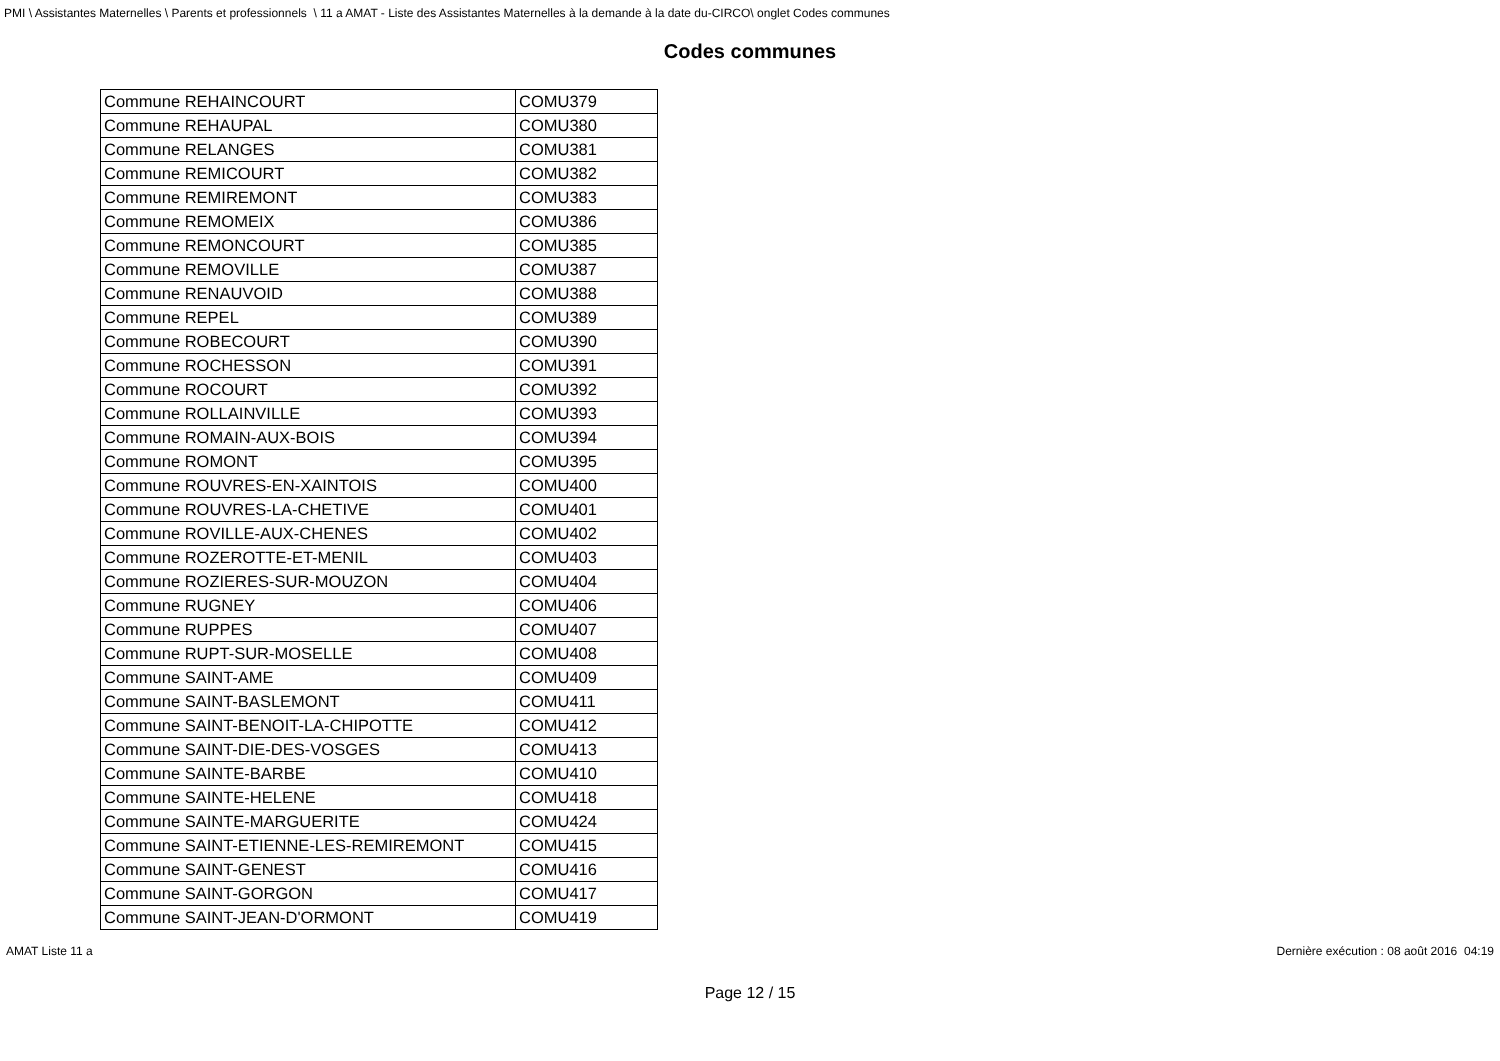PMI \ Assistantes Maternelles \ Parents et professionnels \ 11 a AMAT - Liste des Assistantes Maternelles à la demande à la date du-CIRCO\ onglet Codes communes
Codes communes
| Commune REHAINCOURT | COMU379 |
| Commune REHAUPAL | COMU380 |
| Commune RELANGES | COMU381 |
| Commune REMICOURT | COMU382 |
| Commune REMIREMONT | COMU383 |
| Commune REMOMEIX | COMU386 |
| Commune REMONCOURT | COMU385 |
| Commune REMOVILLE | COMU387 |
| Commune RENAUVOID | COMU388 |
| Commune REPEL | COMU389 |
| Commune ROBECOURT | COMU390 |
| Commune ROCHESSON | COMU391 |
| Commune ROCOURT | COMU392 |
| Commune ROLLAINVILLE | COMU393 |
| Commune ROMAIN-AUX-BOIS | COMU394 |
| Commune ROMONT | COMU395 |
| Commune ROUVRES-EN-XAINTOIS | COMU400 |
| Commune ROUVRES-LA-CHETIVE | COMU401 |
| Commune ROVILLE-AUX-CHENES | COMU402 |
| Commune ROZEROTTE-ET-MENIL | COMU403 |
| Commune ROZIERES-SUR-MOUZON | COMU404 |
| Commune RUGNEY | COMU406 |
| Commune RUPPES | COMU407 |
| Commune RUPT-SUR-MOSELLE | COMU408 |
| Commune SAINT-AME | COMU409 |
| Commune SAINT-BASLEMONT | COMU411 |
| Commune SAINT-BENOIT-LA-CHIPOTTE | COMU412 |
| Commune SAINT-DIE-DES-VOSGES | COMU413 |
| Commune SAINTE-BARBE | COMU410 |
| Commune SAINTE-HELENE | COMU418 |
| Commune SAINTE-MARGUERITE | COMU424 |
| Commune SAINT-ETIENNE-LES-REMIREMONT | COMU415 |
| Commune SAINT-GENEST | COMU416 |
| Commune SAINT-GORGON | COMU417 |
| Commune SAINT-JEAN-D'ORMONT | COMU419 |
AMAT Liste 11 a Dernière exécution : 08 août 2016 04:19
Page 12 / 15